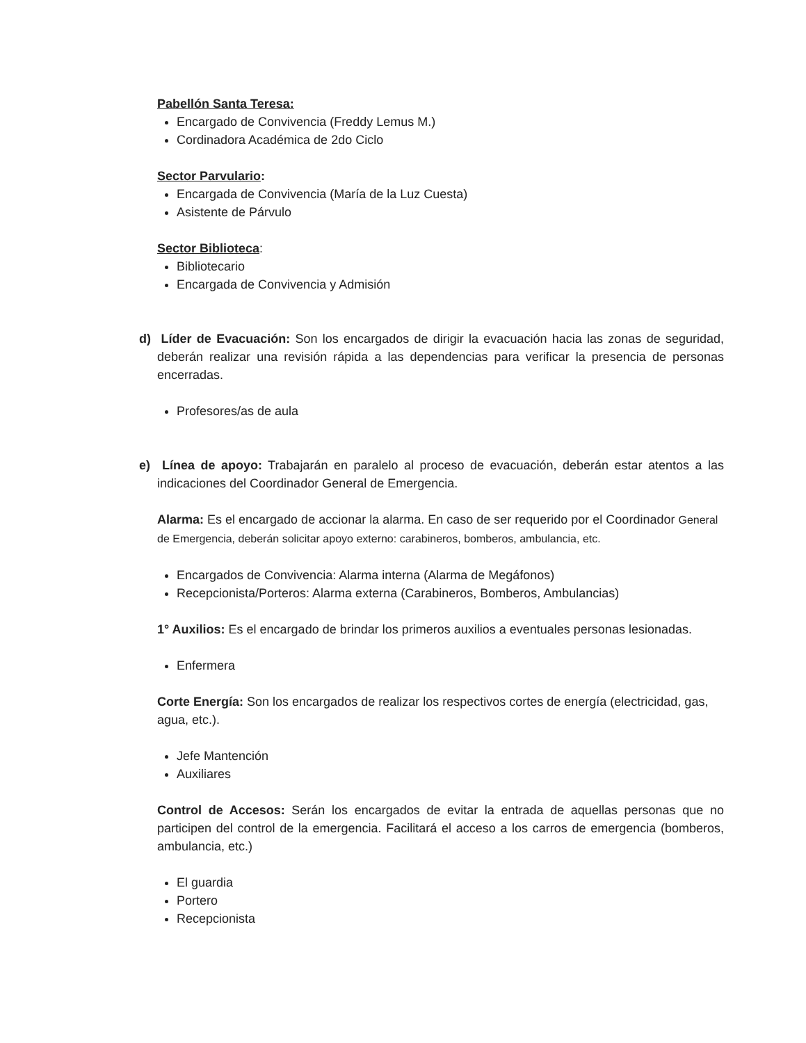Pabellón Santa Teresa:
Encargado de Convivencia (Freddy Lemus M.)
Cordinadora Académica de 2do Ciclo
Sector Parvulario:
Encargada de Convivencia (María de la Luz Cuesta)
Asistente de Párvulo
Sector Biblioteca:
Bibliotecario
Encargada de Convivencia y Admisión
d) Líder de Evacuación: Son los encargados de dirigir la evacuación hacia las zonas de seguridad, deberán realizar una revisión rápida a las dependencias para verificar la presencia de personas encerradas.
Profesores/as de aula
e) Línea de apoyo: Trabajarán en paralelo al proceso de evacuación, deberán estar atentos a las indicaciones del Coordinador General de Emergencia.
Alarma: Es el encargado de accionar la alarma. En caso de ser requerido por el Coordinador General de Emergencia, deberán solicitar apoyo externo: carabineros, bomberos, ambulancia, etc.
Encargados de Convivencia: Alarma interna (Alarma de Megáfonos)
Recepcionista/Porteros: Alarma externa (Carabineros, Bomberos, Ambulancias)
1° Auxilios: Es el encargado de brindar los primeros auxilios a eventuales personas lesionadas.
Enfermera
Corte Energía: Son los encargados de realizar los respectivos cortes de energía (electricidad, gas, agua, etc.).
Jefe Mantención
Auxiliares
Control de Accesos: Serán los encargados de evitar la entrada de aquellas personas que no participen del control de la emergencia. Facilitará el acceso a los carros de emergencia (bomberos, ambulancia, etc.)
El guardia
Portero
Recepcionista